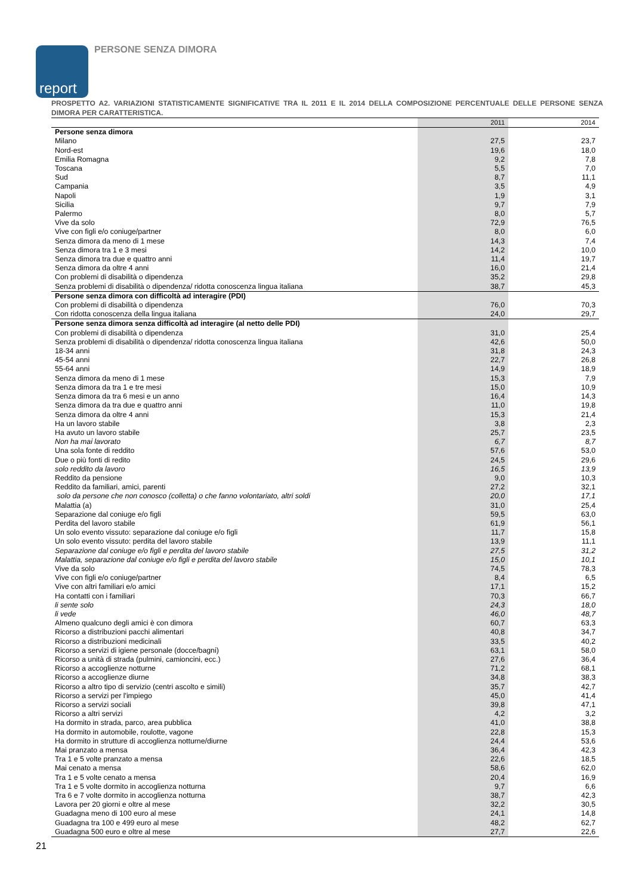report PERSONE SENZA DIMORA
PROSPETTO A2. VARIAZIONI STATISTICAMENTE SIGNIFICATIVE TRA IL 2011 E IL 2014 DELLA COMPOSIZIONE PERCENTUALE DELLE PERSONE SENZA DIMORA PER CARATTERISTICA.
| | 2011 | 2014 |
| --- | --- | --- |
| Persone senza dimora | | |
| Milano | 27,5 | 23,7 |
| Nord-est | 19,6 | 18,0 |
| Emilia Romagna | 9,2 | 7,8 |
| Toscana | 5,5 | 7,0 |
| Sud | 8,7 | 11,1 |
| Campania | 3,5 | 4,9 |
| Napoli | 1,9 | 3,1 |
| Sicilia | 9,7 | 7,9 |
| Palermo | 8,0 | 5,7 |
| Vive da solo | 72,9 | 76,5 |
| Vive con figli e/o coniuge/partner | 8,0 | 6,0 |
| Senza dimora da meno di 1 mese | 14,3 | 7,4 |
| Senza dimora tra 1 e 3 mesi | 14,2 | 10,0 |
| Senza dimora tra due e quattro anni | 11,4 | 19,7 |
| Senza dimora da oltre 4 anni | 16,0 | 21,4 |
| Con problemi di disabilità o dipendenza | 35,2 | 29,8 |
| Senza problemi di disabilità o dipendenza/ ridotta conoscenza lingua italiana | 38,7 | 45,3 |
| Persone senza dimora con difficoltà ad interagire (PDI) | | |
| Con problemi di disabilità o dipendenza | 76,0 | 70,3 |
| Con ridotta conoscenza della lingua italiana | 24,0 | 29,7 |
| Persone senza dimora senza difficoltà ad interagire (al netto delle PDI) | | |
| Con problemi di disabilità o dipendenza | 31,0 | 25,4 |
| Senza problemi di disabilità o dipendenza/ ridotta conoscenza lingua italiana | 42,6 | 50,0 |
| 18-34 anni | 31,8 | 24,3 |
| 45-54 anni | 22,7 | 26,8 |
| 55-64 anni | 14,9 | 18,9 |
| Senza dimora da meno di 1 mese | 15,3 | 7,9 |
| Senza dimora da tra 1 e tre mesi | 15,0 | 10,9 |
| Senza dimora da tra 6 mesi e un anno | 16,4 | 14,3 |
| Senza dimora da tra due e quattro anni | 11,0 | 19,8 |
| Senza dimora da oltre 4 anni | 15,3 | 21,4 |
| Ha un lavoro stabile | 3,8 | 2,3 |
| Ha avuto un lavoro stabile | 25,7 | 23,5 |
| Non ha mai lavorato | 6,7 | 8,7 |
| Una sola fonte di reddito | 57,6 | 53,0 |
| Due o più fonti di redito | 24,5 | 29,6 |
| solo reddito da lavoro | 16,5 | 13,9 |
| Reddito da pensione | 9,0 | 10,3 |
| Reddito da familiari, amici, parenti | 27,2 | 32,1 |
| solo da persone che non conosco (colletta) o che fanno volontariato, altri soldi | 20,0 | 17,1 |
| Malattia (a) | 31,0 | 25,4 |
| Separazione dal coniuge e/o figli | 59,5 | 63,0 |
| Perdita del lavoro stabile | 61,9 | 56,1 |
| Un solo evento vissuto: separazione dal coniuge e/o figli | 11,7 | 15,8 |
| Un solo evento vissuto: perdita del lavoro stabile | 13,9 | 11,1 |
| Separazione dal coniuge e/o figli e perdita del lavoro stabile | 27,5 | 31,2 |
| Malattia, separazione dal coniuge e/o figli e perdita del lavoro stabile | 15,0 | 10,1 |
| Vive da solo | 74,5 | 78,3 |
| Vive con figli e/o coniuge/partner | 8,4 | 6,5 |
| Vive con altri familiari e/o amici | 17,1 | 15,2 |
| Ha contatti con i familiari | 70,3 | 66,7 |
| li sente solo | 24,3 | 18,0 |
| li vede | 46,0 | 48,7 |
| Almeno qualcuno degli amici è con dimora | 60,7 | 63,3 |
| Ricorso a distribuzioni pacchi alimentari | 40,8 | 34,7 |
| Ricorso a distribuzioni medicinali | 33,5 | 40,2 |
| Ricorso a servizi di igiene personale (docce/bagni) | 63,1 | 58,0 |
| Ricorso a unità di strada (pulmini, camioncini, ecc.) | 27,6 | 36,4 |
| Ricorso a accoglienze notturne | 71,2 | 68,1 |
| Ricorso a accoglienze diurne | 34,8 | 38,3 |
| Ricorso a altro tipo di servizio (centri ascolto e simili) | 35,7 | 42,7 |
| Ricorso a servizi per l'impiego | 45,0 | 41,4 |
| Ricorso a servizi sociali | 39,8 | 47,1 |
| Ricorso a altri servizi | 4,2 | 3,2 |
| Ha dormito in strada, parco, area pubblica | 41,0 | 38,8 |
| Ha dormito in automobile, roulotte, vagone | 22,8 | 15,3 |
| Ha dormito in strutture di accoglienza notturne/diurne | 24,4 | 53,6 |
| Mai pranzato a mensa | 36,4 | 42,3 |
| Tra 1 e 5 volte pranzato a mensa | 22,6 | 18,5 |
| Mai cenato a mensa | 58,6 | 62,0 |
| Tra 1 e 5 volte cenato a mensa | 20,4 | 16,9 |
| Tra 1 e 5 volte dormito in accoglienza notturna | 9,7 | 6,6 |
| Tra 6 e 7 volte dormito in accoglienza notturna | 38,7 | 42,3 |
| Lavora per 20 giorni e oltre al mese | 32,2 | 30,5 |
| Guadagna meno di 100 euro al mese | 24,1 | 14,8 |
| Guadagna tra 100 e 499 euro al mese | 48,2 | 62,7 |
| Guadagna 500 euro e oltre al mese | 27,7 | 22,6 |
21